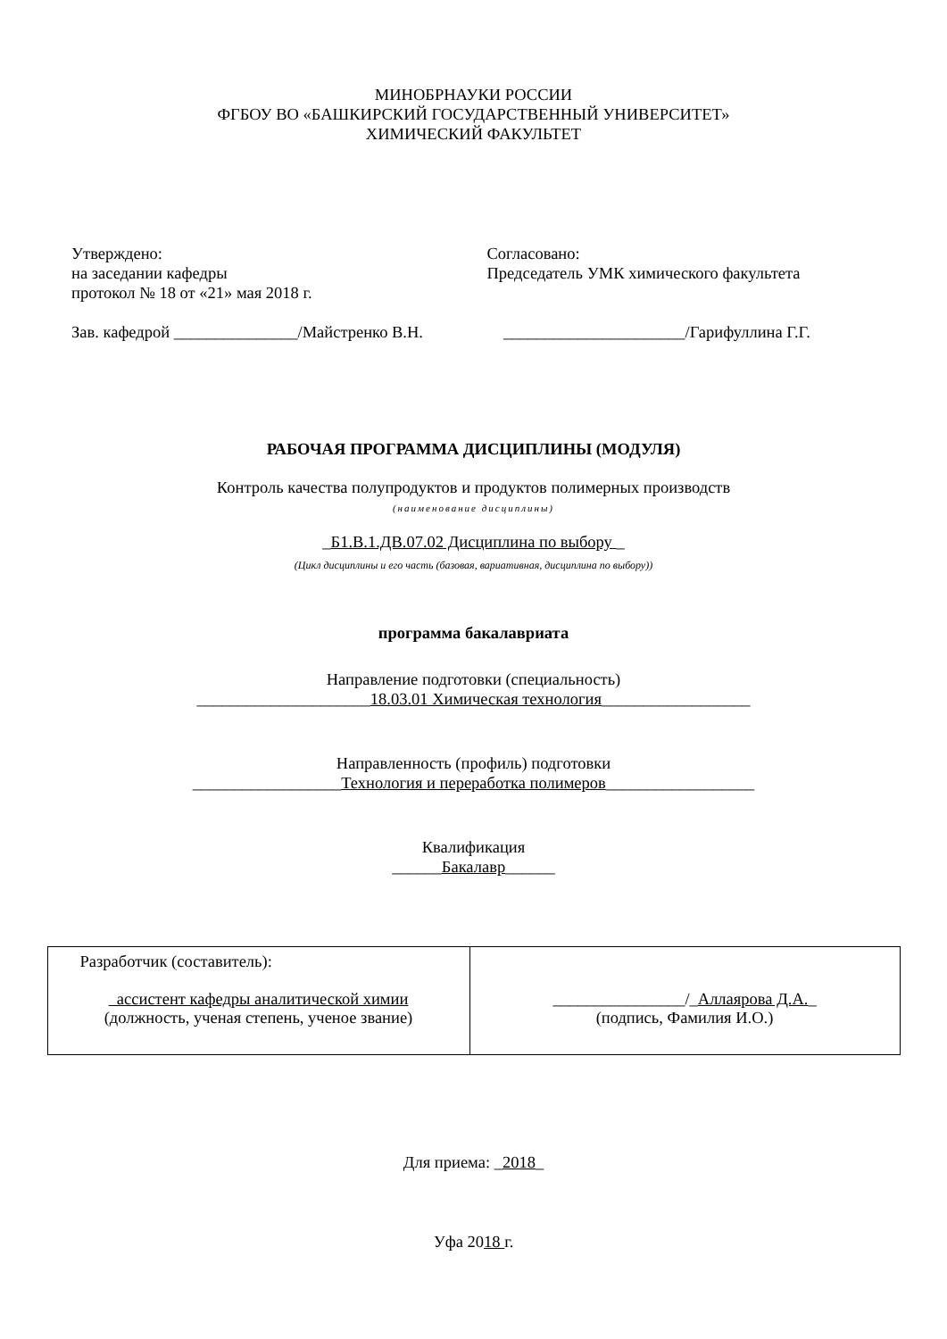МИНОБРНАУКИ РОССИИ
ФГБОУ ВО «БАШКИРСКИЙ ГОСУДАРСТВЕННЫЙ УНИВЕРСИТЕТ»
ХИМИЧЕСКИЙ ФАКУЛЬТЕТ
Утверждено:
на заседании кафедры
протокол № 18 от «21» мая 2018 г.
Зав. кафедрой _______________/Майстренко В.Н.
Согласовано:
Председатель УМК химического факультета
______________________/Гарифуллина Г.Г.
РАБОЧАЯ ПРОГРАММА ДИСЦИПЛИНЫ (МОДУЛЯ)
Контроль качества полупродуктов и продуктов полимерных производств
(наименование дисциплины)
_Б1.В.1.ДВ.07.02 Дисциплина по выбору _
(Цикл дисциплины и его часть (базовая, вариативная, дисциплина по выбору))
программа бакалавриата
Направление подготовки (специальность)
_____________________18.03.01 Химическая технология__________________
Направленность (профиль) подготовки
__________________Технология и переработка полимеров__________________
Квалификация
______Бакалавр______
| Разработчик (составитель): ассистент кафедры аналитической химии (должность, ученая степень, ученое звание) | ________________/_ Аллаярова Д.А. _ (подпись, Фамилия И.О.) |
Для приема: _2018_
Уфа 2018 г.